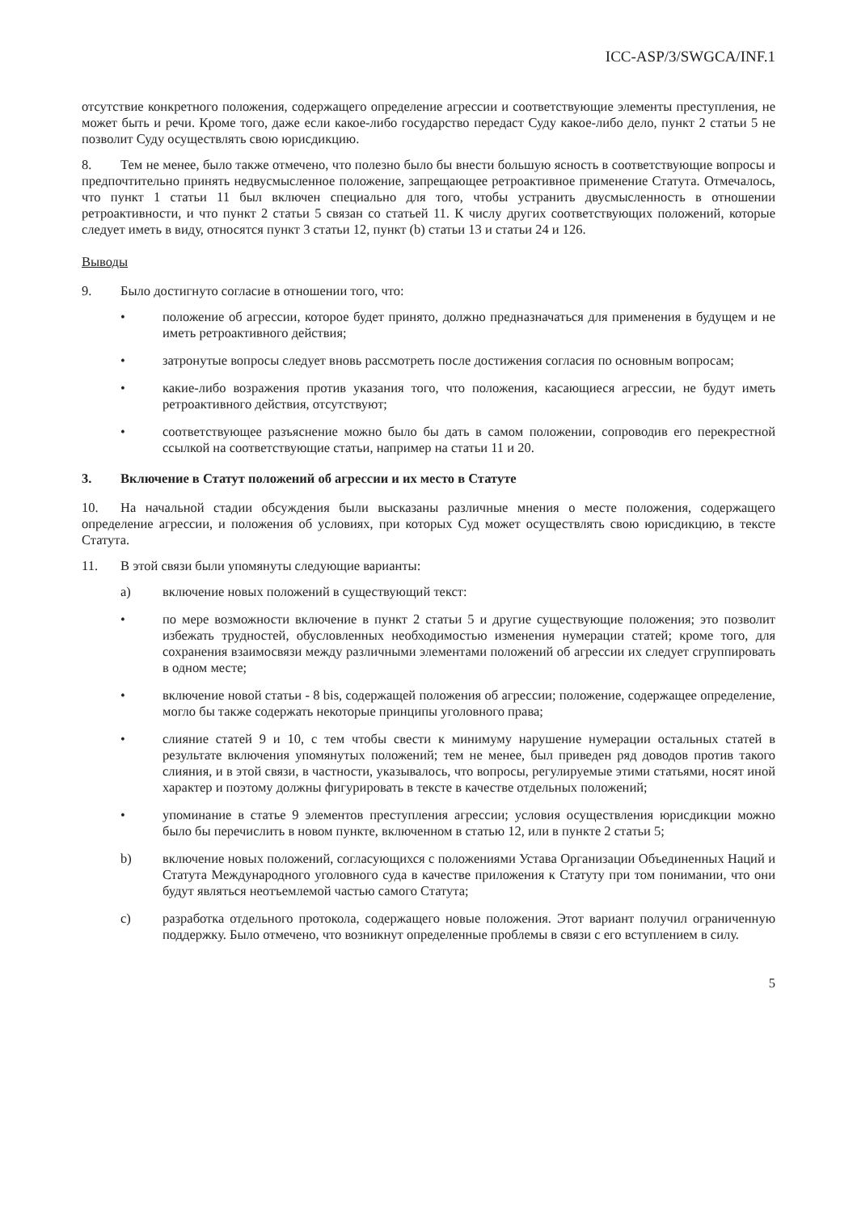ICC-ASP/3/SWGCA/INF.1
отсутствие конкретного положения, содержащего определение агрессии и соответствующие элементы преступления, не может быть и речи. Кроме того, даже если какое-либо государство передаст Суду какое-либо дело, пункт 2 статьи 5 не позволит Суду осуществлять свою юрисдикцию.
8. Тем не менее, было также отмечено, что полезно было бы внести большую ясность в соответствующие вопросы и предпочтительно принять недвусмысленное положение, запрещающее ретроактивное применение Статута. Отмечалось, что пункт 1 статьи 11 был включен специально для того, чтобы устранить двусмысленность в отношении ретроактивности, и что пункт 2 статьи 5 связан со статьей 11. К числу других соответствующих положений, которые следует иметь в виду, относятся пункт 3 статьи 12, пункт (b) статьи 13 и статьи 24 и 126.
Выводы
9. Было достигнуто согласие в отношении того, что:
• положение об агрессии, которое будет принято, должно предназначаться для применения в будущем и не иметь ретроактивного действия;
• затронутые вопросы следует вновь рассмотреть после достижения согласия по основным вопросам;
• какие-либо возражения против указания того, что положения, касающиеся агрессии, не будут иметь ретроактивного действия, отсутствуют;
• соответствующее разъяснение можно было бы дать в самом положении, сопроводив его перекрестной ссылкой на соответствующие статьи, например на статьи 11 и 20.
3. Включение в Статут положений об агрессии и их место в Статуте
10. На начальной стадии обсуждения были высказаны различные мнения о месте положения, содержащего определение агрессии, и положения об условиях, при которых Суд может осуществлять свою юрисдикцию, в тексте Статута.
11. В этой связи были упомянуты следующие варианты:
a) включение новых положений в существующий текст:
• по мере возможности включение в пункт 2 статьи 5 и другие существующие положения; это позволит избежать трудностей, обусловленных необходимостью изменения нумерации статей; кроме того, для сохранения взаимосвязи между различными элементами положений об агрессии их следует сгруппировать в одном месте;
• включение новой статьи - 8 bis, содержащей положения об агрессии; положение, содержащее определение, могло бы также содержать некоторые принципы уголовного права;
• слияние статей 9 и 10, с тем чтобы свести к минимуму нарушение нумерации остальных статей в результате включения упомянутых положений; тем не менее, был приведен ряд доводов против такого слияния, и в этой связи, в частности, указывалось, что вопросы, регулируемые этими статьями, носят иной характер и поэтому должны фигурировать в тексте в качестве отдельных положений;
• упоминание в статье 9 элементов преступления агрессии; условия осуществления юрисдикции можно было бы перечислить в новом пункте, включенном в статью 12, или в пункте 2 статьи 5;
b) включение новых положений, согласующихся с положениями Устава Организации Объединенных Наций и Статута Международного уголовного суда в качестве приложения к Статуту при том понимании, что они будут являться неотъемлемой частью самого Статута;
c) разработка отдельного протокола, содержащего новые положения. Этот вариант получил ограниченную поддержку. Было отмечено, что возникнут определенные проблемы в связи с его вступлением в силу.
5